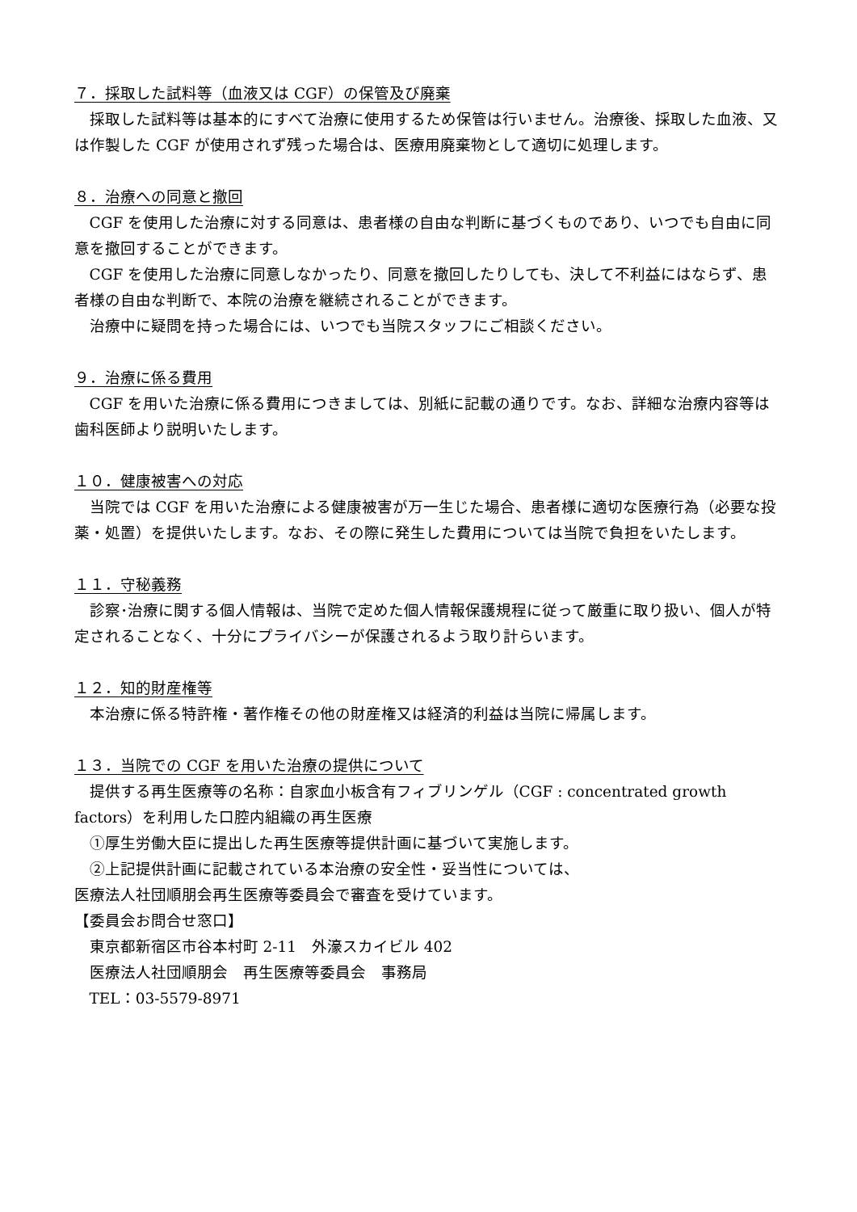７．採取した試料等（血液又は CGF）の保管及び廃棄
採取した試料等は基本的にすべて治療に使用するため保管は行いません。治療後、採取した血液、又は作製した CGF が使用されず残った場合は、医療用廃棄物として適切に処理します。
８．治療への同意と撤回
CGF を使用した治療に対する同意は、患者様の自由な判断に基づくものであり、いつでも自由に同意を撤回することができます。
CGF を使用した治療に同意しなかったり、同意を撤回したりしても、決して不利益にはならず、患者様の自由な判断で、本院の治療を継続されることができます。
治療中に疑問を持った場合には、いつでも当院スタッフにご相談ください。
９．治療に係る費用
CGF を用いた治療に係る費用につきましては、別紙に記載の通りです。なお、詳細な治療内容等は歯科医師より説明いたします。
１０．健康被害への対応
当院では CGF を用いた治療による健康被害が万一生じた場合、患者様に適切な医療行為（必要な投薬・処置）を提供いたします。なお、その際に発生した費用については当院で負担をいたします。
１１．守秘義務
診察･治療に関する個人情報は、当院で定めた個人情報保護規程に従って厳重に取り扱い、個人が特定されることなく、十分にプライバシーが保護されるよう取り計らいます。
１２．知的財産権等
本治療に係る特許権・著作権その他の財産権又は経済的利益は当院に帰属します。
１３．当院での CGF を用いた治療の提供について
提供する再生医療等の名称：自家血小板含有フィブリンゲル（CGF : concentrated growth factors）を利用した口腔内組織の再生医療
①厚生労働大臣に提出した再生医療等提供計画に基づいて実施します。
②上記提供計画に記載されている本治療の安全性・妥当性については、
医療法人社団順朋会再生医療等委員会で審査を受けています。
【委員会お問合せ窓口】
東京都新宿区市谷本村町 2-11　外濠スカイビル 402
医療法人社団順朋会　再生医療等委員会　事務局
TEL：03-5579-8971